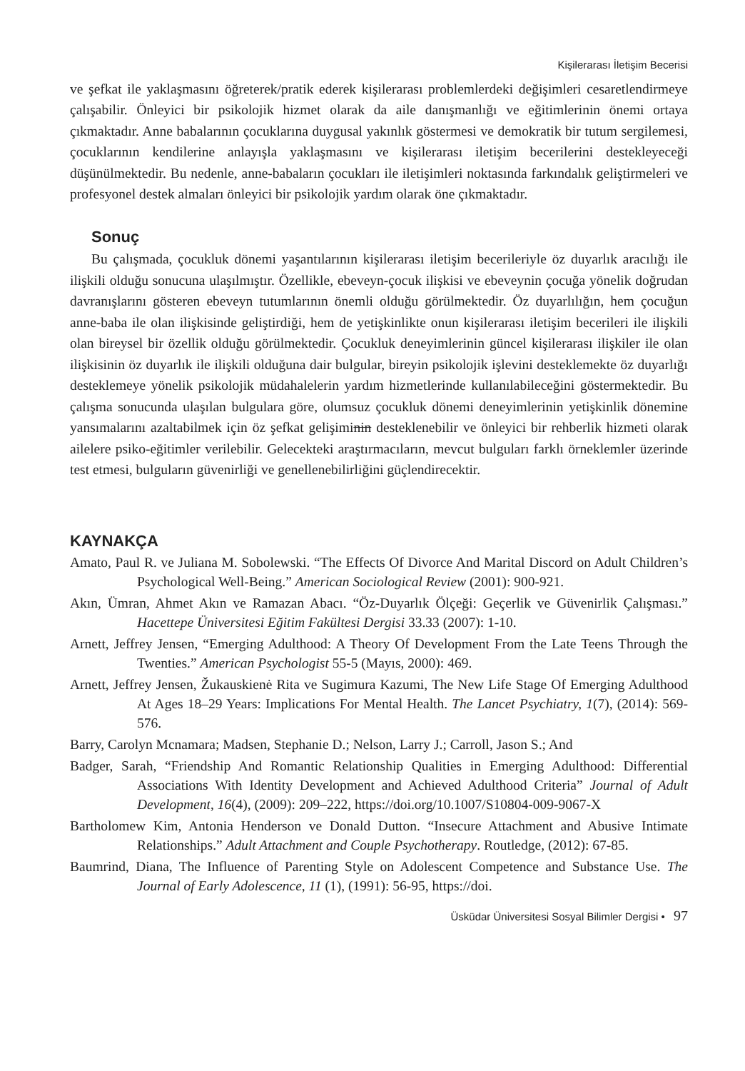Kişilerarası İletişim Becerisi
ve şefkat ile yaklaşmasını öğreterek/pratik ederek kişilerarası problemlerdeki değişimleri cesaretlendirmeye çalışabilir. Önleyici bir psikolojik hizmet olarak da aile danışmanlığı ve eğitimlerinin önemi ortaya çıkmaktadır. Anne babalarının çocuklarına duygusal yakınlık göstermesi ve demokratik bir tutum sergilemesi, çocuklarının kendilerine anlayışla yaklaşmasını ve kişilerarası iletişim becerilerini destekleyeceği düşünülmektedir. Bu nedenle, anne-babaların çocukları ile iletişimleri noktasında farkındalık geliştirmeleri ve profesyonel destek almaları önleyici bir psikolojik yardım olarak öne çıkmaktadır.
Sonuç
Bu çalışmada, çocukluk dönemi yaşantılarının kişilerarası iletişim becerileriyle öz duyarlık aracılığı ile ilişkili olduğu sonucuna ulaşılmıştır. Özellikle, ebeveyn-çocuk ilişkisi ve ebeveynin çocuğa yönelik doğrudan davranışlarını gösteren ebeveyn tutumlarının önemli olduğu görülmektedir. Öz duyarlılığın, hem çocuğun anne-baba ile olan ilişkisinde geliştirdiği, hem de yetişkinlikte onun kişilerarası iletişim becerileri ile ilişkili olan bireysel bir özellik olduğu görülmektedir. Çocukluk deneyimlerinin güncel kişilerarası ilişkiler ile olan ilişkisinin öz duyarlık ile ilişkili olduğuna dair bulgular, bireyin psikolojik işlevini desteklemekte öz duyarlığı desteklemeye yönelik psikolojik müdahalelerin yardım hizmetlerinde kullanılabileceğini göstermektedir. Bu çalışma sonucunda ulaşılan bulgulara göre, olumsuz çocukluk dönemi deneyimlerinin yetişkinlik dönemine yansımalarını azaltabilmek için öz şefkat gelişiminin desteklenebilir ve önleyici bir rehberlik hizmeti olarak ailelere psiko-eğitimler verilebilir. Gelecekteki araştırmacıların, mevcut bulguları farklı örneklemler üzerinde test etmesi, bulguların güvenirliği ve genellenebilirliğini güçlendirecektir.
KAYNAKÇA
Amato, Paul R. ve Juliana M. Sobolewski. “The Effects Of Divorce And Marital Discord on Adult Children’s Psychological Well-Being.” American Sociological Review (2001): 900-921.
Akın, Ümran, Ahmet Akın ve Ramazan Abacı. “Öz-Duyarlık Ölçeği: Geçerlik ve Güvenirlik Çalışması.” Hacettepe Üniversitesi Eğitim Fakültesi Dergisi 33.33 (2007): 1-10.
Arnett, Jeffrey Jensen, “Emerging Adulthood: A Theory Of Development From the Late Teens Through the Twenties.” American Psychologist 55-5 (Mayıs, 2000): 469.
Arnett, Jeffrey Jensen, Žukauskienė Rita ve Sugimura Kazumi, The New Life Stage Of Emerging Adulthood At Ages 18–29 Years: Implications For Mental Health. The Lancet Psychiatry, 1(7), (2014): 569-576.
Barry, Carolyn Mcnamara; Madsen, Stephanie D.; Nelson, Larry J.; Carroll, Jason S.; And
Badger, Sarah, “Friendship And Romantic Relationship Qualities in Emerging Adulthood: Differential Associations With Identity Development and Achieved Adulthood Criteria” Journal of Adult Development, 16(4), (2009): 209–222, https://doi.org/10.1007/S10804-009-9067-X
Bartholomew Kim, Antonia Henderson ve Donald Dutton. “Insecure Attachment and Abusive Intimate Relationships.” Adult Attachment and Couple Psychotherapy. Routledge, (2012): 67-85.
Baumrind, Diana, The Influence of Parenting Style on Adolescent Competence and Substance Use. The Journal of Early Adolescence, 11 (1), (1991): 56-95, https://doi.
Üsküdar Üniversitesi Sosyal Bilimler Dergisi • 97